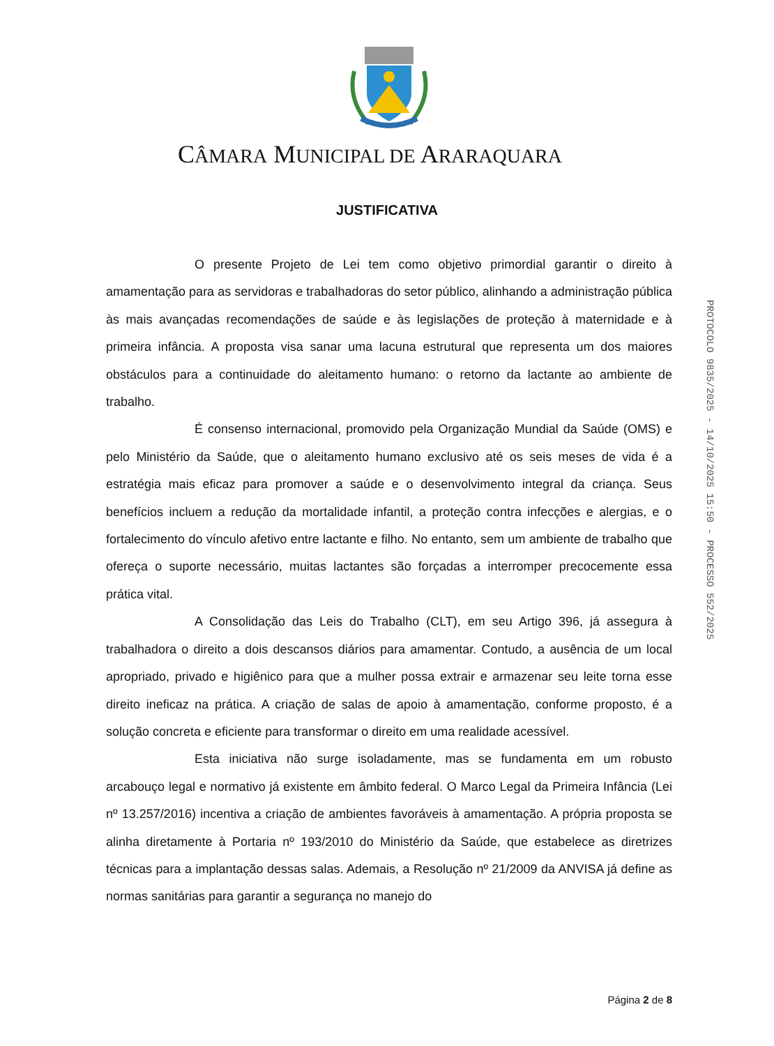CÂMARA MUNICIPAL DE ARARAQUARA
JUSTIFICATIVA
O presente Projeto de Lei tem como objetivo primordial garantir o direito à amamentação para as servidoras e trabalhadoras do setor público, alinhando a administração pública às mais avançadas recomendações de saúde e às legislações de proteção à maternidade e à primeira infância. A proposta visa sanar uma lacuna estrutural que representa um dos maiores obstáculos para a continuidade do aleitamento humano: o retorno da lactante ao ambiente de trabalho.
É consenso internacional, promovido pela Organização Mundial da Saúde (OMS) e pelo Ministério da Saúde, que o aleitamento humano exclusivo até os seis meses de vida é a estratégia mais eficaz para promover a saúde e o desenvolvimento integral da criança. Seus benefícios incluem a redução da mortalidade infantil, a proteção contra infecções e alergias, e o fortalecimento do vínculo afetivo entre lactante e filho. No entanto, sem um ambiente de trabalho que ofereça o suporte necessário, muitas lactantes são forçadas a interromper precocemente essa prática vital.
A Consolidação das Leis do Trabalho (CLT), em seu Artigo 396, já assegura à trabalhadora o direito a dois descansos diários para amamentar. Contudo, a ausência de um local apropriado, privado e higiênico para que a mulher possa extrair e armazenar seu leite torna esse direito ineficaz na prática. A criação de salas de apoio à amamentação, conforme proposto, é a solução concreta e eficiente para transformar o direito em uma realidade acessível.
Esta iniciativa não surge isoladamente, mas se fundamenta em um robusto arcabouço legal e normativo já existente em âmbito federal. O Marco Legal da Primeira Infância (Lei nº 13.257/2016) incentiva a criação de ambientes favoráveis à amamentação. A própria proposta se alinha diretamente à Portaria nº 193/2010 do Ministério da Saúde, que estabelece as diretrizes técnicas para a implantação dessas salas. Ademais, a Resolução nº 21/2009 da ANVISA já define as normas sanitárias para garantir a segurança no manejo do
PROTOCOLO 9835/2025 - 14/10/2025 15:50 - PROCESSO 552/2025
Página 2 de 8